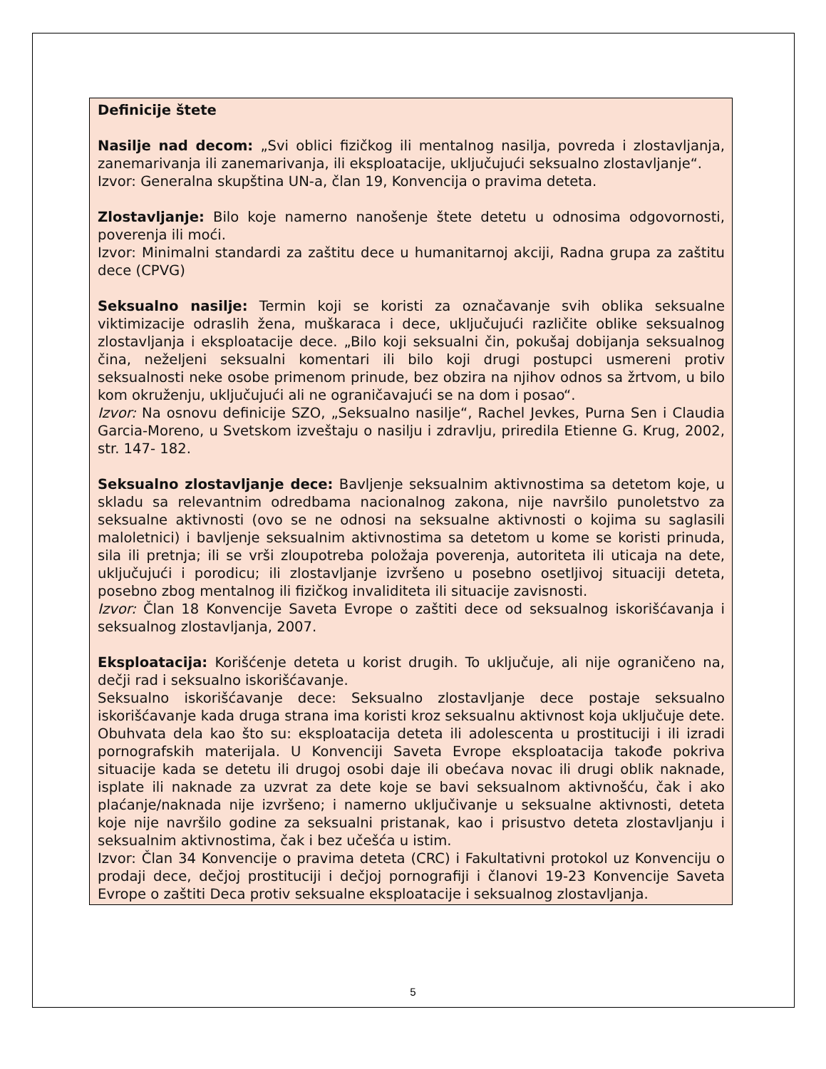Definicije štete
Nasilje nad decom: „Svi oblici fizičkog ili mentalnog nasilja, povreda i zlostavljanja, zanemarivanja ili zanemarivanja, ili eksploatacije, uključujući seksualno zlostavljanje“.
Izvor: Generalna skupština UN-a, član 19, Konvencija o pravima deteta.
Zlostavljanje: Bilo koje namerno nanošenje štete detetu u odnosima odgovornosti, poverenja ili moći.
Izvor: Minimalni standardi za zaštitu dece u humanitarnoj akciji, Radna grupa za zaštitu dece (CPVG)
Seksualno nasilje: Termin koji se koristi za označavanje svih oblika seksualne viktimizacije odraslih žena, muškaraca i dece, uključujući različite oblike seksualnog zlostavljanja i eksploatacije dece. „Bilo koji seksualni čin, pokušaj dobijanja seksualnog čina, neželjeni seksualni komentari ili bilo koji drugi postupci usmereni protiv seksualnosti neke osobe primenom prinude, bez obzira na njihov odnos sa žrtvom, u bilo kom okruženju, uključujući ali ne ograničavajući se na dom i posao“.
Izvor: Na osnovu definicije SZO, „Seksualno nasilje“, Rachel Jevkes, Purna Sen i Claudia Garcia-Moreno, u Svetskom izveštaju o nasilju i zdravlju, priredila Etienne G. Krug, 2002, str. 147- 182.
Seksualno zlostavljanje dece: Bavljenje seksualnim aktivnostima sa detetom koje, u skladu sa relevantnim odredbama nacionalnog zakona, nije navršilo punoletstvo za seksualne aktivnosti (ovo se ne odnosi na seksualne aktivnosti o kojima su saglasili maloletnici) i bavljenje seksualnim aktivnostima sa detetom u kome se koristi prinuda, sila ili pretnja; ili se vrši zloupotreba položaja poverenja, autoriteta ili uticaja na dete, uključujući i porodicu; ili zlostavljanje izvršeno u posebno osetljivoj situaciji deteta, posebno zbog mentalnog ili fizičkog invaliditeta ili situacije zavisnosti.
Izvor: Član 18 Konvencije Saveta Evrope o zaštiti dece od seksualnog iskorišćavanja i seksualnog zlostavljanja, 2007.
Eksploatacija: Korišćenje deteta u korist drugih. To uključuje, ali nije ograničeno na, dečji rad i seksualno iskorišćavanje.
Seksualno iskorišćavanje dece: Seksualno zlostavljanje dece postaje seksualno iskorišćavanje kada druga strana ima koristi kroz seksualnu aktivnost koja uključuje dete. Obuhvata dela kao što su: eksploatacija deteta ili adolescenta u prostituciji i ili izradi pornografskih materijala. U Konvenciji Saveta Evrope eksploatacija takođe pokriva situacije kada se detetu ili drugoj osobi daje ili obećava novac ili drugi oblik naknade, isplate ili naknade za uzvrat za dete koje se bavi seksualnom aktivnošću, čak i ako plaćanje/naknada nije izvršeno; i namerno uključivanje u seksualne aktivnosti, deteta koje nije navršilo godine za seksualni pristanak, kao i prisustvo deteta zlostavljanju i seksualnim aktivnostima, čak i bez učešća u istim.
Izvor: Član 34 Konvencije o pravima deteta (CRC) i Fakultativni protokol uz Konvenciju o prodaji dece, dečjoj prostituciji i dečjoj pornografiji i članovi 19-23 Konvencije Saveta Evrope o zaštiti Deca protiv seksualne eksploatacije i seksualnog zlostavljanja.
5